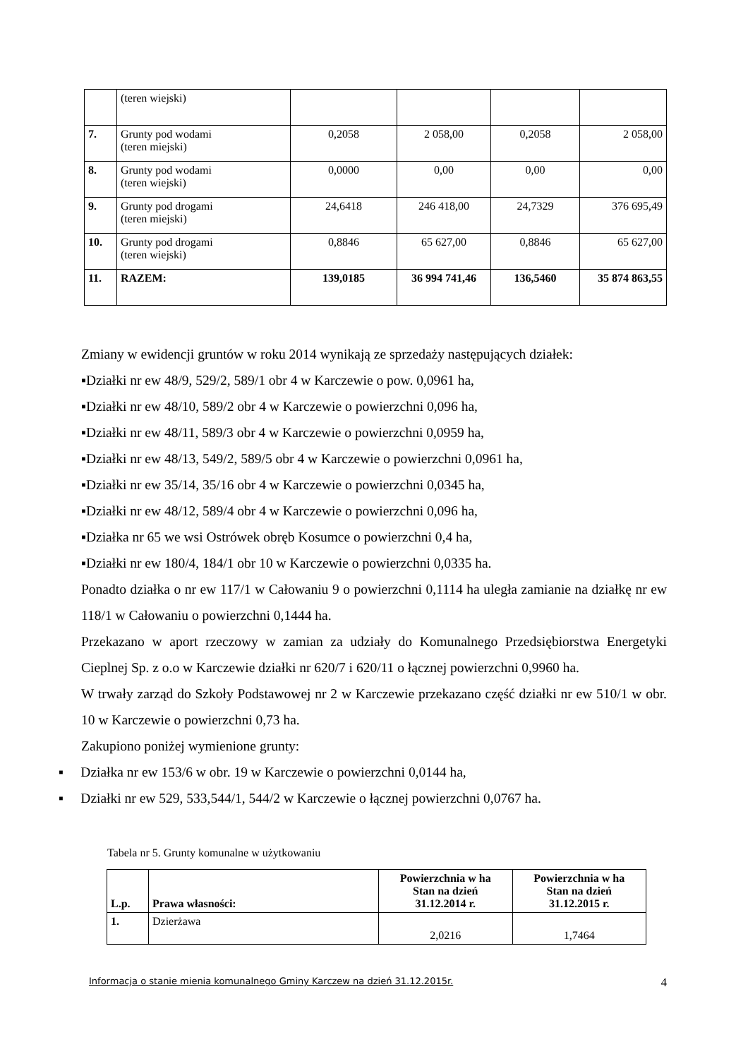| | (teren wiejski) | | | | |
| 7. | Grunty pod wodami (teren miejski) | 0,2058 | 2 058,00 | 0,2058 | 2 058,00 |
| 8. | Grunty pod wodami (teren wiejski) | 0,0000 | 0,00 | 0,00 | 0,00 |
| 9. | Grunty pod drogami (teren miejski) | 24,6418 | 246 418,00 | 24,7329 | 376 695,49 |
| 10. | Grunty pod drogami (teren wiejski) | 0,8846 | 65 627,00 | 0,8846 | 65 627,00 |
| 11. | RAZEM: | 139,0185 | 36 994 741,46 | 136,5460 | 35 874 863,55 |
Zmiany w ewidencji gruntów w roku 2014 wynikają ze sprzedaży następujących działek:
▪Działki nr ew 48/9, 529/2, 589/1 obr 4 w Karczewie o pow. 0,0961 ha,
▪Działki nr ew 48/10, 589/2 obr 4 w Karczewie o powierzchni 0,096 ha,
▪Działki nr ew 48/11, 589/3 obr 4 w Karczewie o powierzchni 0,0959 ha,
▪Działki nr ew 48/13, 549/2, 589/5 obr 4 w Karczewie o powierzchni 0,0961 ha,
▪Działki nr ew 35/14, 35/16 obr 4 w Karczewie o powierzchni 0,0345 ha,
▪Działki nr ew 48/12, 589/4 obr 4 w Karczewie o powierzchni 0,096 ha,
▪Działka nr 65 we wsi Ostrówek obręb Kosumce o powierzchni 0,4 ha,
▪Działki nr ew 180/4, 184/1 obr 10 w Karczewie o powierzchni 0,0335 ha.
Ponadto działka o nr ew 117/1 w Całowaniu 9 o powierzchni 0,1114 ha uległa zamianie na działkę nr ew 118/1 w Całowaniu o powierzchni 0,1444 ha.
Przekazano w aport rzeczowy w zamian za udziały do Komunalnego Przedsiębiorstwa Energetyki Cieplnej Sp. z o.o w Karczewie działki nr 620/7 i 620/11 o łącznej powierzchni 0,9960 ha.
W trwały zarząd do Szkoły Podstawowej nr 2 w Karczewie przekazano część działki nr ew 510/1 w obr. 10 w Karczewie o powierzchni 0,73 ha.
Zakupiono poniżej wymienione grunty:
▪ Działka nr ew 153/6 w obr. 19 w Karczewie o powierzchni 0,0144 ha,
▪ Działki nr ew 529, 533,544/1, 544/2 w Karczewie o łącznej powierzchni 0,0767 ha.
Tabela nr 5. Grunty komunalne w użytkowaniu
| L.p. | Prawa własności: | Powierzchnia w ha Stan na dzień 31.12.2014 r. | Powierzchnia w ha Stan na dzień 31.12.2015 r. |
| --- | --- | --- | --- |
| 1. | Dzierżawa | 2,0216 | 1,7464 |
Informacja o stanie mienia komunalnego Gminy Karczew na dzień 31.12.2015r. 4